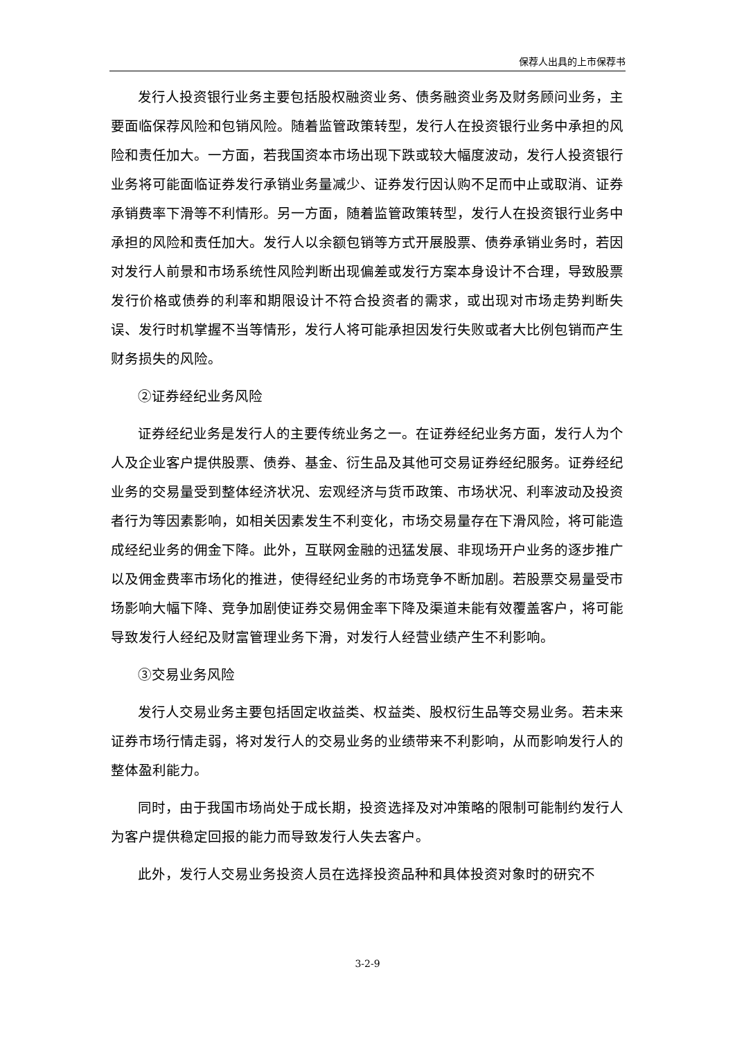保荐人出具的上市保荐书
发行人投资银行业务主要包括股权融资业务、债务融资业务及财务顾问业务，主要面临保荐风险和包销风险。随着监管政策转型，发行人在投资银行业务中承担的风险和责任加大。一方面，若我国资本市场出现下跌或较大幅度波动，发行人投资银行业务将可能面临证券发行承销业务量减少、证券发行因认购不足而中止或取消、证券承销费率下滑等不利情形。另一方面，随着监管政策转型，发行人在投资银行业务中承担的风险和责任加大。发行人以余额包销等方式开展股票、债券承销业务时，若因对发行人前景和市场系统性风险判断出现偏差或发行方案本身设计不合理，导致股票发行价格或债券的利率和期限设计不符合投资者的需求，或出现对市场走势判断失误、发行时机掌握不当等情形，发行人将可能承担因发行失败或者大比例包销而产生财务损失的风险。
②证券经纪业务风险
证券经纪业务是发行人的主要传统业务之一。在证券经纪业务方面，发行人为个人及企业客户提供股票、债券、基金、衍生品及其他可交易证券经纪服务。证券经纪业务的交易量受到整体经济状况、宏观经济与货币政策、市场状况、利率波动及投资者行为等因素影响，如相关因素发生不利变化，市场交易量存在下滑风险，将可能造成经纪业务的佣金下降。此外，互联网金融的迅猛发展、非现场开户业务的逐步推广以及佣金费率市场化的推进，使得经纪业务的市场竞争不断加剧。若股票交易量受市场影响大幅下降、竞争加剧使证券交易佣金率下降及渠道未能有效覆盖客户，将可能导致发行人经纪及财富管理业务下滑，对发行人经营业绩产生不利影响。
③交易业务风险
发行人交易业务主要包括固定收益类、权益类、股权衍生品等交易业务。若未来证券市场行情走弱，将对发行人的交易业务的业绩带来不利影响，从而影响发行人的整体盈利能力。
同时，由于我国市场尚处于成长期，投资选择及对冲策略的限制可能制约发行人为客户提供稳定回报的能力而导致发行人失去客户。
此外，发行人交易业务投资人员在选择投资品种和具体投资对象时的研究不
3-2-9